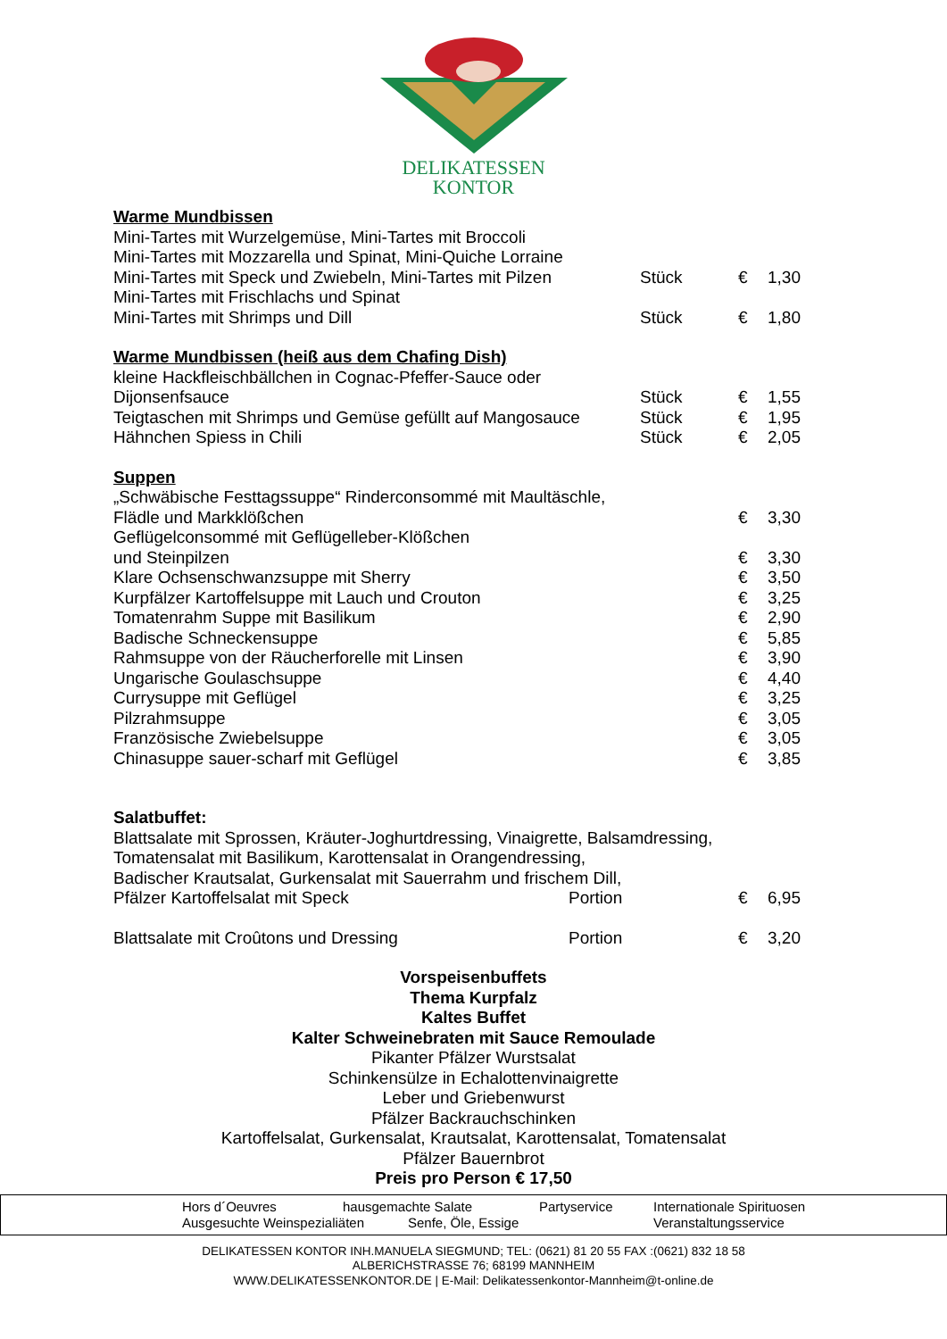DELIKATESSEN
KONTOR
Warme Mundbissen
| Mini-Tartes mit Wurzelgemüse, Mini-Tartes mit Broccoli | | | |
| Mini-Tartes mit Mozzarella und Spinat, Mini-Quiche Lorraine | | | |
| Mini-Tartes mit Speck und Zwiebeln, Mini-Tartes mit Pilzen | Stück | € | 1,30 |
| Mini-Tartes mit Frischlachs und Spinat | | | |
| Mini-Tartes mit Shrimps und Dill | Stück | € | 1,80 |
Warme Mundbissen (heiß aus dem Chafing Dish)
| kleine Hackfleischbällchen in Cognac-Pfeffer-Sauce oder | | | |
| Dijonsenfsauce | Stück | € | 1,55 |
| Teigtaschen mit Shrimps und Gemüse gefüllt auf Mangosauce | Stück | € | 1,95 |
| Hähnchen Spiess in Chili | Stück | € | 2,05 |
Suppen
| „Schwäbische Festtagssuppe“ Rinderconsommé mit Maultäschle, | | |
| Flädle und Markklößchen | € | 3,30 |
| Geflügelconsommé mit Geflügelleber-Klößchen | | |
| und Steinpilzen | € | 3,30 |
| Klare Ochsenschwanzsuppe mit Sherry | € | 3,50 |
| Kurpfälzer Kartoffelsuppe mit Lauch und Crouton | € | 3,25 |
| Tomatenrahm Suppe mit Basilikum | € | 2,90 |
| Badische Schneckensuppe | € | 5,85 |
| Rahmsuppe von der Räucherforelle mit Linsen | € | 3,90 |
| Ungarische Goulaschsuppe | € | 4,40 |
| Currysuppe mit Geflügel | € | 3,25 |
| Pilzrahmsuppe | € | 3,05 |
| Französische Zwiebelsuppe | € | 3,05 |
| Chinasuppe sauer-scharf mit Geflügel | € | 3,85 |
Salatbuffet:
| Blattsalate mit Sprossen, Kräuter-Joghurtdressing, Vinaigrette, Balsamdressing, | | | |
| Tomatensalat mit Basilikum, Karottensalat in Orangendressing, | | | |
| Badischer Krautsalat, Gurkensalat mit Sauerrahm und frischem Dill, | | | |
| Pfälzer Kartoffelsalat mit Speck | Portion | € | 6,95 |
| Blattsalate mit Croûtons und Dressing | Portion | € | 3,20 |
Vorspeisenbuffets
Thema Kurpfalz
Kaltes Buffet
Kalter Schweinebraten mit Sauce Remoulade
Pikanter Pfälzer Wurstsalat
Schinkensülze in Echalottenvinaigrette
Leber und Griebenwurst
Pfälzer Backrauchschinken
Kartoffelsalat, Gurkensalat, Krautsalat, Karottensalat, Tomatensalat
Pfälzer Bauernbrot
Preis pro Person € 17,50
Hors d´Oeuvres hausgemachte Salate Partyservice Internationale Spirituosen
Ausgesuchte Weinspezialiäten Senfe, Öle, Essige Veranstaltungsservice
DELIKATESSEN KONTOR INH.MANUELA SIEGMUND; TEL: (0621) 81 20 55 FAX :(0621) 832 18 58
ALBERICHSTRASSE 76; 68199 MANNHEIM
WWW.DELIKATESSENKONTOR.DE | E-Mail: Delikatessenkontor-Mannheim@t-online.de